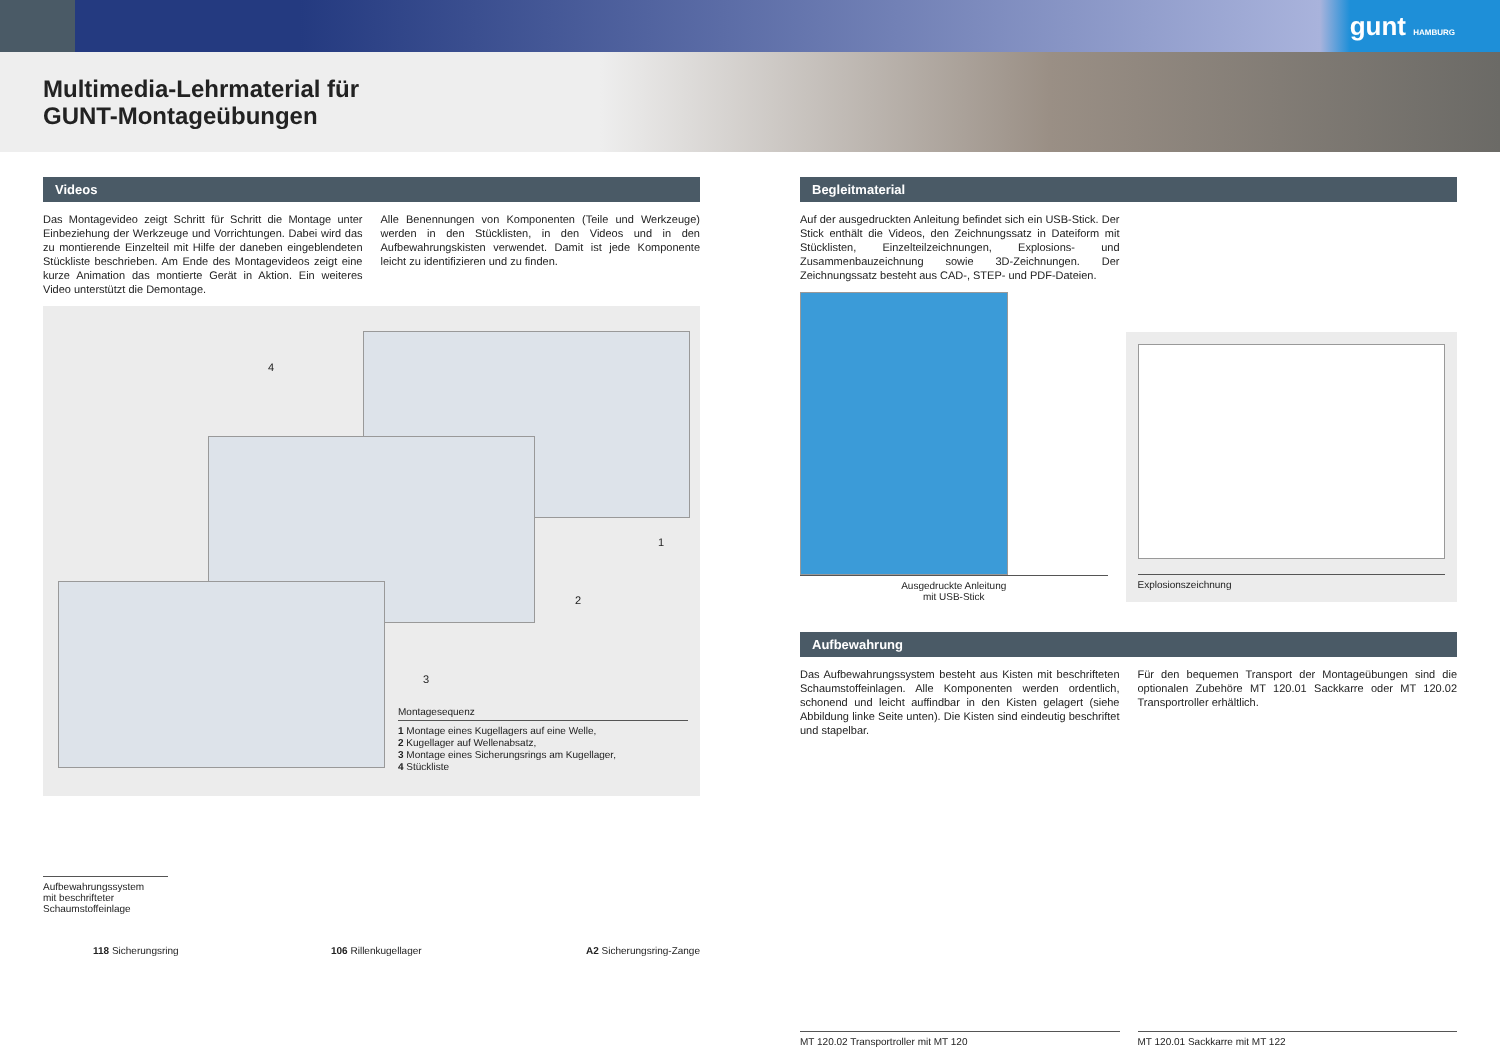gunt HAMBURG
Multimedia-Lehrmaterial für
GUNT-Montageübungen
Videos
Das Montagevideo zeigt Schritt für Schritt die Montage unter Einbeziehung der Werkzeuge und Vorrichtungen. Dabei wird das zu montierende Einzelteil mit Hilfe der daneben eingeblendeten Stückliste beschrieben. Am Ende des Montagevideos zeigt eine kurze Animation das montierte Gerät in Aktion. Ein weiteres Video unterstützt die Demontage.
Alle Benennungen von Komponenten (Teile und Werkzeuge) werden in den Stücklisten, in den Videos und in den Aufbewahrungskisten verwendet. Damit ist jede Komponente leicht zu identifizieren und zu finden.
Montagesequenz
1 Montage eines Kugellagers auf eine Welle,
2 Kugellager auf Wellenabsatz,
3 Montage eines Sicherungsrings am Kugellager,
4 Stückliste
4
1
2
3
Aufbewahrungssystem
mit beschrifteter
Schaumstoffeinlage
118 Sicherungsring 106 Rillenkugellager A2 Sicherungsring-Zange
Begleitmaterial
Auf der ausgedruckten Anleitung befindet sich ein USB-Stick. Der Stick enthält die Videos, den Zeichnungssatz in Dateiform mit Stücklisten, Einzelteilzeichnungen, Explosions- und Zusammenbauzeichnung sowie 3D-Zeichnungen. Der Zeichnungssatz besteht aus CAD-, STEP- und PDF-Dateien.
Ausgedruckte Anleitung
mit USB-Stick
Explosionszeichnung
Aufbewahrung
Das Aufbewahrungssystem besteht aus Kisten mit beschrifteten Schaumstoffeinlagen. Alle Komponenten werden ordentlich, schonend und leicht auffindbar in den Kisten gelagert (siehe Abbildung linke Seite unten). Die Kisten sind eindeutig beschriftet und stapelbar.
Für den bequemen Transport der Montageübungen sind die optionalen Zubehöre MT 120.01 Sackkarre oder MT 120.02 Transportroller erhältlich.
MT 120.02 Transportroller mit MT 120
MT 120.01 Sackkarre mit MT 122